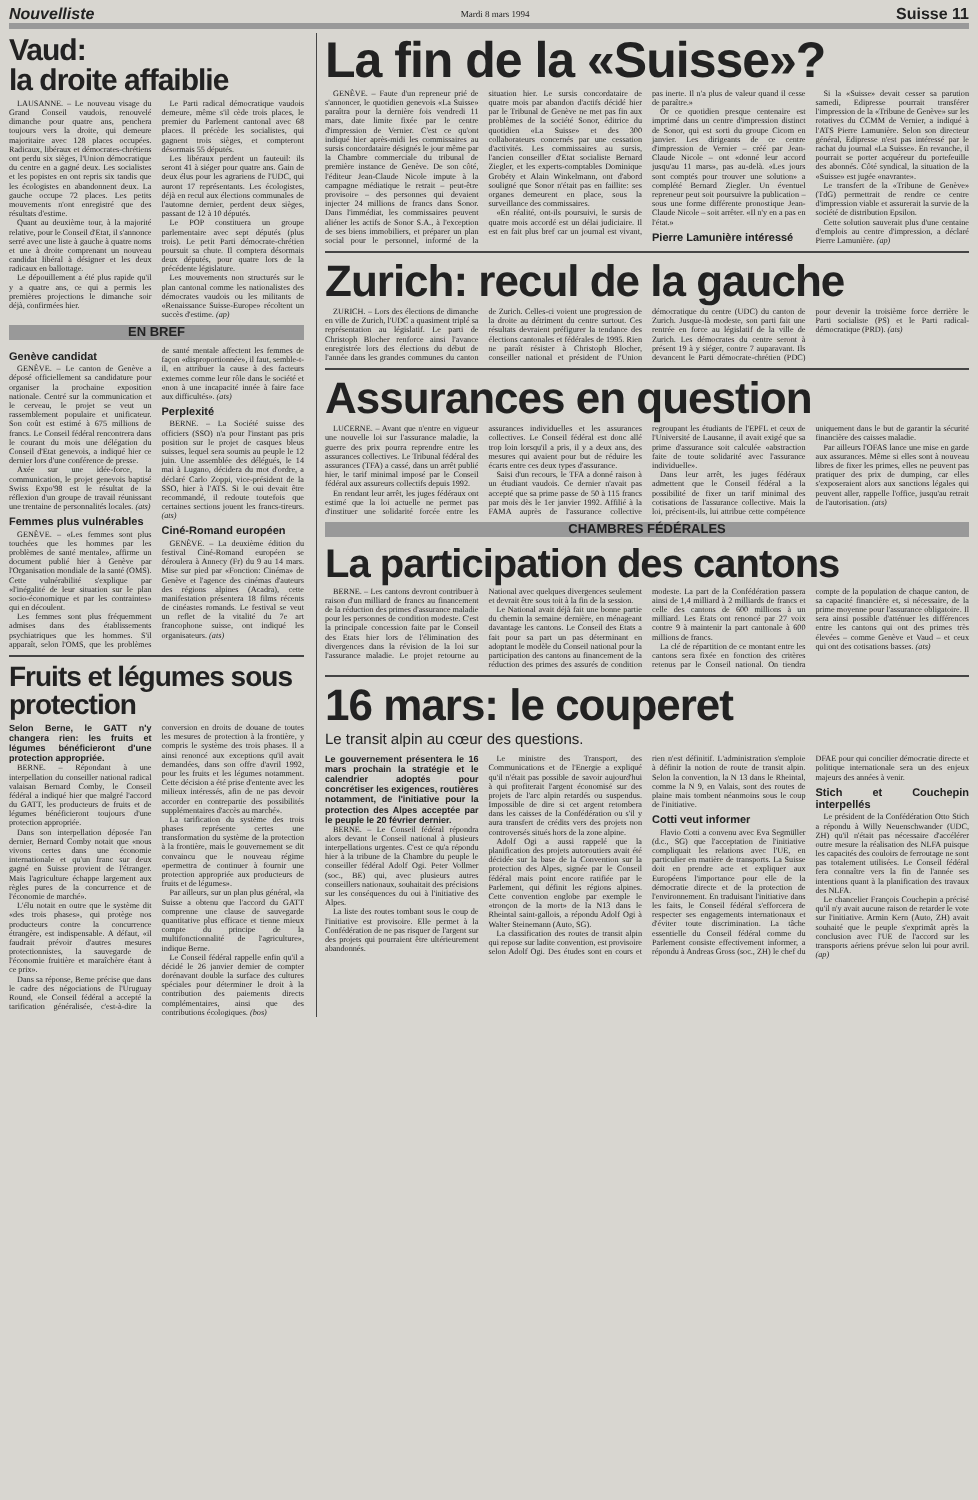Nouvelliste Mardi 8 mars 1994 Suisse 11
Vaud:
la droite affaiblie
LAUSANNE. – Le nouveau visage du Grand Conseil vaudois, renouvelé dimanche pour quatre ans, penchera toujours vers la droite, qui demeure majoritaire avec 128 places occupées. Radicaux, libéraux et démocrates-chrétiens ont perdu six sièges, l'Union démocratique du centre en a gagné deux. Les socialistes et les popistes en ont repris six tandis que les écologistes en abandonnent deux. La gauche occupe 72 places. Les petits mouvements n'ont enregistré que des résultats d'estime.
Quant au deuxième tour, à la majorité relative, pour le Conseil d'Etat, il s'annonce serré avec une liste à gauche à quatre noms et une à droite comprenant un nouveau candidat libéral à désigner et les deux radicaux en ballottage.
Le dépouillement a été plus rapide qu'il y a quatre ans, ce qui a permis les premières projections le dimanche soir déjà, confirmées hier.
Le Parti radical démocratique vaudois demeure, même s'il cède trois places, le premier du Parlement cantonal avec 68 places. Il précède les socialistes, qui gagnent trois sièges, et compteront désormais 55 députés.
Les libéraux perdent un fauteuil: ils seront 41 à siéger pour quatre ans. Gain de deux élus pour les agrariens de l'UDC, qui auront 17 représentants. Les écologistes, déjà en recul aux élections communales de l'automne dernier, perdent deux sièges, passant de 12 à 10 députés.
Le POP constituera un groupe parlementaire avec sept députés (plus trois). Le petit Parti démocrate-chrétien poursuit sa chute. Il comptera désormais deux députés, pour quatre lors de la précédente législature.
Les mouvements non structurés sur le plan cantonal comme les nationalistes des démocrates vaudois ou les militants de «Renaissance Suisse-Europe» récoltent un succès d'estime. (ap)
EN BREF
Genève candidat
GENÈVE. – Le canton de Genève a déposé officiellement sa candidature pour organiser la prochaine exposition nationale. Centré sur la communication et le cerveau, le projet se veut un rassemblement populaire et unificateur. Son coût est estimé à 675 millions de francs. Le Conseil fédéral rencontrera dans le courant du mois une délégation du Conseil d'Etat genevois, a indiqué hier ce dernier lors d'une conférence de presse.
Axée sur une idée-force, la communication, le projet genevois baptisé Swiss Expo'98 est le résultat de la réflexion d'un groupe de travail réunissant une trentaine de personnalités locales. (ats)
Femmes plus vulnérables
GENÈVE. – «Les femmes sont plus touchées que les hommes par les problèmes de santé mentale», affirme un document publié hier à Genève par l'Organisation mondiale de la santé (OMS). Cette vulnérabilité s'explique par «l'inégalité de leur situation sur le plan socio-économique et par les contraintes» qui en découlent.
Les femmes sont plus fréquemment admises dans des établissements psychiatriques que les hommes. S'il apparaît, selon l'OMS, que les problèmes de santé mentale affectent les femmes de façon «disproportionnée», il faut, semble-t-il, en attribuer la cause à des facteurs externes comme leur rôle dans le société et «non à une incapacité innée à faire face aux difficultés». (ats)
Perplexité
BERNE. – La Société suisse des officiers (SSO) n'a pour l'instant pas pris position sur le projet de casques bleus suisses, lequel sera soumis au peuple le 12 juin. Une assemblée des délégués, le 14 mai à Lugano, décidera du mot d'ordre, a déclaré Carlo Zoppi, vice-président de la SSO, hier à l'ATS. Si le oui devait être recommandé, il redoute toutefois que certaines sections jouent les francs-tireurs. (ats)
Ciné-Romand européen
GENÈVE. – La deuxième édition du festival Ciné-Romand européen se déroulera à Annecy (Fr) du 9 au 14 mars. Mise sur pied par «Fonction: Cinéma» de Genève et l'agence des cinémas d'auteurs des régions alpines (Acadra), cette manifestation présentera 18 films récents de cinéastes romands. Le festival se veut un reflet de la vitalité du 7e art francophone suisse, ont indiqué les organisateurs. (ats)
Fruits et légumes sous protection
Selon Berne, le GATT n'y changera rien: les fruits et légumes bénéficieront d'une protection appropriée.
BERNE. – Répondant à une interpellation du conseiller national radical valaisan Bernard Comby, le Conseil fédéral a indiqué hier que malgré l'accord du GATT, les producteurs de fruits et de légumes bénéficieront toujours d'une protection appropriée.
Dans son interpellation déposée l'an dernier, Bernard Comby notait que «nous vivons certes dans une économie internationale et qu'un franc sur deux gagné en Suisse provient de l'étranger. Mais l'agriculture échappe largement aux règles pures de la concurrence et de l'économie de marché».
L'élu notait en outre que le système dit «des trois phases», qui protège nos producteurs contre la concurrence étrangère, est indispensable. A défaut, «il faudrait prévoir d'autres mesures protectionnistes, la sauvegarde de l'économie fruitière et maraîchère étant à ce prix».
Dans sa réponse, Berne précise que dans le cadre des négociations de l'Uruguay Round, «le Conseil fédéral a accepté la tarification généralisée, c'est-à-dire la conversion en droits de douane de toutes les mesures de protection à la frontière, y compris le système des trois phases. Il a ainsi renoncé aux exceptions qu'il avait demandées, dans son offre d'avril 1992, pour les fruits et les légumes notamment. Cette décision a été prise d'entente avec les milieux intéressés, afin de ne pas devoir accorder en contrepartie des possibilités supplémentaires d'accès au marché».
La tarification du système des trois phases représente certes une transformation du système de la protection à la frontière, mais le gouvernement se dit convaincu que le nouveau régime «permettra de continuer à fournir une protection appropriée aux producteurs de fruits et de légumes».
Par ailleurs, sur un plan plus général, «la Suisse a obtenu que l'accord du GATT comprenne une clause de sauvegarde quantitative plus efficace et tienne mieux compte du principe de la multifonctionnalité de l'agriculture», indique Berne.
Le Conseil fédéral rappelle enfin qu'il a décidé le 26 janvier dernier de compter dorénavant double la surface des cultures spéciales pour déterminer le droit à la contribution des paiements directs complémentaires, ainsi que des contributions écologiques. (bos)
La fin de la «Suisse»?
GENÈVE. – Faute d'un repreneur prié de s'annoncer, le quotidien genevois «La Suisse» paraîtra pour la dernière fois vendredi 11 mars, date limite fixée par le centre d'impression de Vernier. C'est ce qu'ont indiqué hier après-midi les commissaires au sursis concordataire désignés le jour même par la Chambre commerciale du tribunal de première instance de Genève. De son côté, l'éditeur Jean-Claude Nicole impute à la campagne médiatique le retrait – peut-être provisoire – des personnes qui devaient injecter 24 millions de francs dans Sonor. Dans l'immédiat, les commissaires peuvent aliéner les actifs de Sonor S.A., à l'exception de ses biens immobiliers, et préparer un plan social pour le personnel, informé de la situation hier. Le sursis concordataire de quatre mois par abandon d'actifs décidé hier par le Tribunal de Genève ne met pas fin aux problèmes de la société Sonor, éditrice du quotidien «La Suisse» et des 300 collaborateurs concernés par une cessation d'activités. Les commissaires au sursis, l'ancien conseiller d'Etat socialiste Bernard Ziegler, et les experts-comptables Dominique Grobéty et Alain Winkelmann, ont d'abord souligné que Sonor n'était pas en faillite: ses organes demeurent en place, sous la surveillance des commissaires.
«En réalité, ont-ils poursuivi, le sursis de quatre mois accordé est un délai judiciaire. Il est en fait plus bref car un journal est vivant, pas inerte. Il n'a plus de valeur quand il cesse de paraître.»
Or ce quotidien presque centenaire est imprimé dans un centre d'impression distinct de Sonor, qui est sorti du groupe Cicom en janvier. Les dirigeants de ce centre d'impression de Vernier – créé par Jean-Claude Nicole – ont «donné leur accord jusqu'au 11 mars», pas au-delà. «Les jours sont comptés pour trouver une solution» a complété Bernard Ziegler. Un éventuel repreneur peut soit poursuivre la publication – sous une forme différente pronostique Jean-Claude Nicole – soit arrêter. «Il n'y en a pas en l'état.»
Pierre Lamunière intéressé
Si la «Suisse» devait cesser sa parution samedi, Edipresse pourrait transférer l'impression de la «Tribune de Genève» sur les rotatives du CCMM de Vernier, a indiqué à l'ATS Pierre Lamunière. Selon son directeur général, Edipresse n'est pas intéressé par le rachat du journal «La Suisse». En revanche, il pourrait se porter acquéreur du portefeuille des abonnés. Côté syndical, la situation de la «Suisse» est jugée «navrante».
Le transfert de la «Tribune de Genève» (TdG) permettrait de rendre ce centre d'impression viable et assurerait la survie de la société de distribution Epsilon.
Cette solution sauverait plus d'une centaine d'emplois au centre d'impression, a déclaré Pierre Lamunière. (ap)
Zurich: recul de la gauche
ZURICH. – Lors des élections de dimanche en ville de Zurich, l'UDC a quasiment triplé sa représentation au législatif. Le parti de Christoph Blocher renforce ainsi l'avance enregistrée lors des élections du début de l'année dans les grandes communes du canton de Zurich. Celles-ci voient une progression de la droite au détriment du centre surtout. Ces résultats devraient préfigurer la tendance des élections cantonales et fédérales de 1995. Rien ne paraît résister à Christoph Blocher, conseiller national et président de l'Union démocratique du centre (UDC) du canton de Zurich. Jusque-là modeste, son parti fait une rentrée en force au législatif de la ville de Zurich. Les démocrates du centre seront à présent 19 à y siéger, contre 7 auparavant. Ils devancent le Parti démocrate-chrétien (PDC) pour devenir la troisième force derrière le Parti socialiste (PS) et le Parti radical-démocratique (PRD). (ats)
Assurances en question
LUCERNE. – Avant que n'entre en vigueur une nouvelle loi sur l'assurance maladie, la guerre des prix pourra reprendre entre les assurances collectives. Le Tribunal fédéral des assurances (TFA) a cassé, dans un arrêt publié hier, le tarif minimal imposé par le Conseil fédéral aux assureurs collectifs depuis 1992.
En rendant leur arrêt, les juges fédéraux ont estimé que la loi actuelle ne permet pas d'instituer une solidarité forcée entre les assurances individuelles et les assurances collectives. Le Conseil fédéral est donc allé trop loin lorsqu'il a pris, il y a deux ans, des mesures qui avaient pour but de réduire les écarts entre ces deux types d'assurance.
Saisi d'un recours, le TFA a donné raison à un étudiant vaudois. Ce dernier n'avait pas accepté que sa prime passe de 50 à 115 francs par mois dès le 1er janvier 1992. Affilié à la FAMA auprès de l'assurance collective regroupant les étudiants de l'EPFL et ceux de l'Université de Lausanne, il avait exigé que sa prime d'assurance soit calculée «abstraction faite de toute solidarité avec l'assurance individuelle».
Dans leur arrêt, les juges fédéraux admettent que le Conseil fédéral a la possibilité de fixer un tarif minimal des cotisations de l'assurance collective. Mais la loi, précisent-ils, lui attribue cette compétence uniquement dans le but de garantir la sécurité financière des caisses maladie.
Par ailleurs l'OFAS lance une mise en garde aux assurances. Même si elles sont à nouveau libres de fixer les primes, elles ne peuvent pas pratiquer des prix de dumping, car elles s'exposeraient alors aux sanctions légales qui peuvent aller, rappelle l'office, jusqu'au retrait de l'autorisation. (ats)
CHAMBRES FÉDÉRALES
La participation des cantons
BERNE. – Les cantons devront contribuer à raison d'un milliard de francs au financement de la réduction des primes d'assurance maladie pour les personnes de condition modeste. C'est la principale concession faite par le Conseil des Etats hier lors de l'élimination des divergences dans la révision de la loi sur l'assurance maladie. Le projet retourne au National avec quelques divergences seulement et devrait être sous toit à la fin de la session.
Le National avait déjà fait une bonne partie du chemin la semaine dernière, en ménageant davantage les cantons. Le Conseil des Etats a fait pour sa part un pas déterminant en adoptant le modèle du Conseil national pour la participation des cantons au financement de la réduction des primes des assurés de condition modeste. La part de la Confédération passera ainsi de 1,4 milliard à 2 milliards de francs et celle des cantons de 600 millions à un milliard. Les Etats ont renoncé par 27 voix contre 9 à maintenir la part cantonale à 600 millions de francs.
La clé de répartition de ce montant entre les cantons sera fixée en fonction des critères retenus par le Conseil national. On tiendra compte de la population de chaque canton, de sa capacité financière et, si nécessaire, de la prime moyenne pour l'assurance obligatoire. Il sera ainsi possible d'atténuer les différences entre les cantons qui ont des primes très élevées – comme Genève et Vaud – et ceux qui ont des cotisations basses. (ats)
16 mars: le couperet
Le transit alpin au cœur des questions.
Le gouvernement présentera le 16 mars prochain la stratégie et le calendrier adoptés pour concrétiser les exigences, routières notamment, de l'initiative pour la protection des Alpes acceptée par le peuple le 20 février dernier.
BERNE. – Le Conseil fédéral répondra alors devant le Conseil national à plusieurs interpellations urgentes. C'est ce qu'a répondu hier à la tribune de la Chambre du peuple le conseiller fédéral Adolf Ogi. Peter Vollmer (soc., BE) qui, avec plusieurs autres conseillers nationaux, souhaitait des précisions sur les conséquences du oui à l'initiative des Alpes.
La liste des routes tombant sous le coup de l'initiative est provisoire. Elle permet à la Confédération de ne pas risquer de l'argent sur des projets qui pourraient être ultérieurement abandonnés.
Le ministre des Transport, des Communications et de l'Energie a expliqué qu'il n'était pas possible de savoir aujourd'hui à qui profiterait l'argent économisé sur des projets de l'arc alpin retardés ou suspendus. Impossible de dire si cet argent retombera dans les caisses de la Confédération ou s'il y aura transfert de crédits vers des projets non controversés situés hors de la zone alpine.
Adolf Ogi a aussi rappelé que la planification des projets autoroutiers avait été décidée sur la base de la Convention sur la protection des Alpes, signée par le Conseil fédéral mais point encore ratifiée par le Parlement, qui définit les régions alpines. Cette convention englobe par exemple le «tronçon de la mort» de la N13 dans le Rheintal saint-gallois, a répondu Adolf Ogi à Walter Steinemann (Auto, SG).
La classification des routes de transit alpin qui repose sur ladite convention, est provisoire selon Adolf Ogi. Des études sont en cours et rien n'est définitif. L'administration s'emploie à définir la notion de route de transit alpin. Selon la convention, la N 13 dans le Rheintal, comme la N 9, en Valais, sont des routes de plaine mais tombent néanmoins sous le coup de l'initiative.
Cotti veut informer
Flavio Cotti a convenu avec Eva Segmüller (d.c., SG) que l'acceptation de l'initiative compliquait les relations avec l'UE, en particulier en matière de transports. La Suisse doit en prendre acte et expliquer aux Européens l'importance pour elle de la démocratie directe et de la protection de l'environnement. En traduisant l'initiative dans les faits, le Conseil fédéral s'efforcera de respecter ses engagements internationaux et d'éviter toute discrimination. La tâche essentielle du Conseil fédéral comme du Parlement consiste effectivement informer, a répondu à Andreas Gross (soc., ZH) le chef du DFAE pour qui concilier démocratie directe et politique internationale sera un des enjeux majeurs des années à venir.
Stich et Couchepin interpellés
Le président de la Confédération Otto Stich a répondu à Willy Neuenschwander (UDC, ZH) qu'il n'était pas nécessaire d'accélérer outre mesure la réalisation des NLFA puisque les capacités des couloirs de ferroutage ne sont pas totalement utilisées. Le Conseil fédéral fera connaître vers la fin de l'année ses intentions quant à la planification des travaux des NLFA.
Le chancelier François Couchepin a précisé qu'il n'y avait aucune raison de retarder le vote sur l'initiative. Armin Kern (Auto, ZH) avait souhaité que le peuple s'exprimât après la conclusion avec l'UE de l'accord sur les transports aériens prévue selon lui pour avril. (ap)